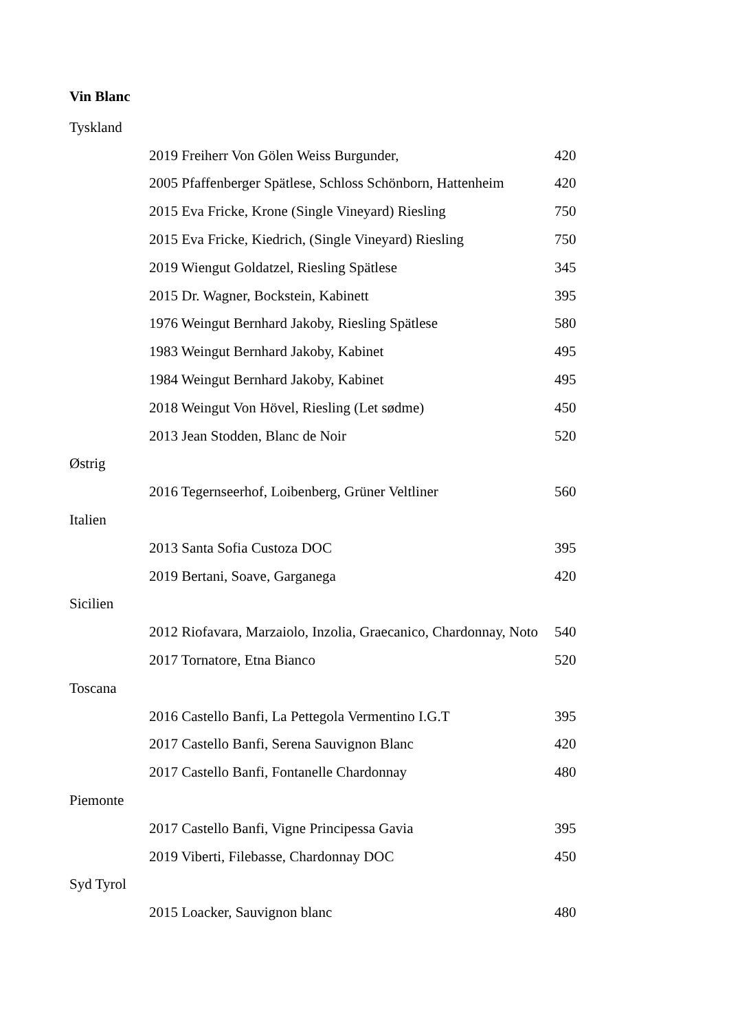Vin Blanc
| Tyskland | | |
| | 2019 Freiherr Von Gölen Weiss Burgunder, | 420 |
| | 2005 Pfaffenberger Spätlese, Schloss Schönborn, Hattenheim | 420 |
| | 2015 Eva Fricke, Krone (Single Vineyard) Riesling | 750 |
| | 2015 Eva Fricke, Kiedrich, (Single Vineyard) Riesling | 750 |
| | 2019 Wiengut Goldatzel, Riesling Spätlese | 345 |
| | 2015 Dr. Wagner, Bockstein, Kabinett | 395 |
| | 1976 Weingut Bernhard Jakoby, Riesling Spätlese | 580 |
| | 1983 Weingut Bernhard Jakoby, Kabinet | 495 |
| | 1984 Weingut Bernhard Jakoby, Kabinet | 495 |
| | 2018 Weingut Von Hövel, Riesling (Let sødme) | 450 |
| | 2013 Jean Stodden, Blanc de Noir | 520 |
| Østrig | | |
| | 2016 Tegernseerhof, Loibenberg, Grüner Veltliner | 560 |
| Italien | | |
| | 2013 Santa Sofia Custoza DOC | 395 |
| | 2019 Bertani, Soave, Garganega | 420 |
| Sicilien | | |
| | 2012 Riofavara, Marzaiolo, Inzolia, Graecanico, Chardonnay, Noto | 540 |
| | 2017 Tornatore, Etna Bianco | 520 |
| Toscana | | |
| | 2016 Castello Banfi, La Pettegola Vermentino I.G.T | 395 |
| | 2017 Castello Banfi, Serena Sauvignon Blanc | 420 |
| | 2017 Castello Banfi, Fontanelle Chardonnay | 480 |
| Piemonte | | |
| | 2017 Castello Banfi, Vigne Principessa Gavia | 395 |
| | 2019 Viberti, Filebasse, Chardonnay DOC | 450 |
| Syd Tyrol | | |
| | 2015 Loacker, Sauvignon blanc | 480 |